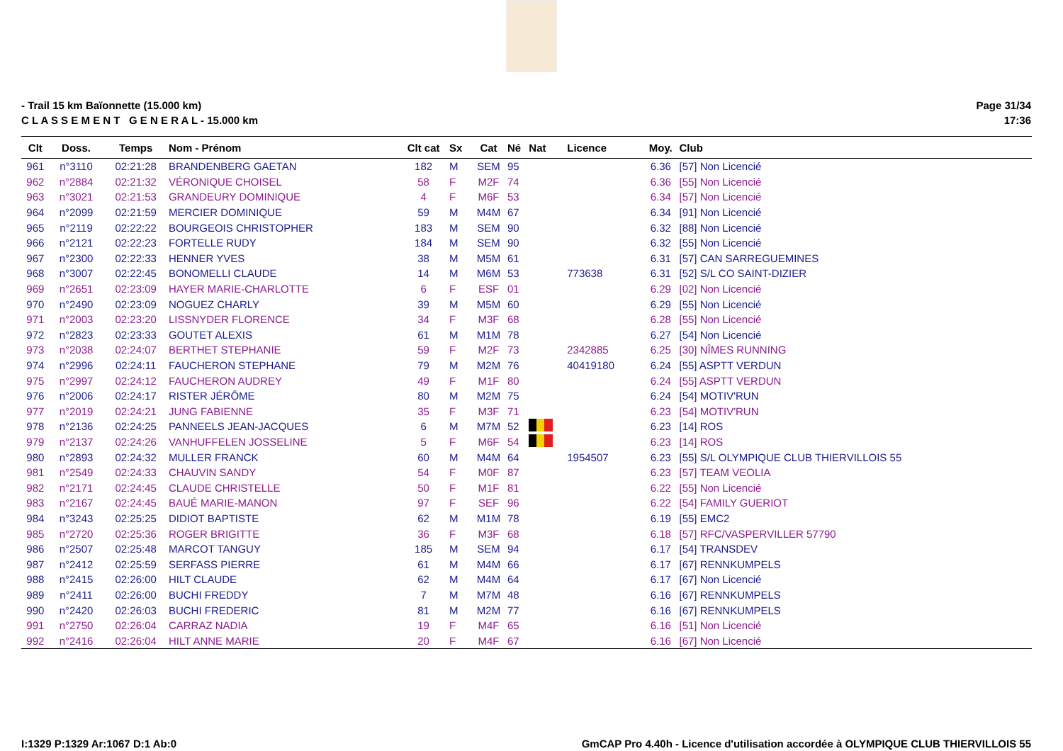- Trail 15 km Baïonnette (15.000 km)
C L A S S E M E N T G E N E R A L - 15.000 km
Page 31/34
17:36
| Clt | Doss. | Temps | Nom - Prénom | Clt cat | Sx | Cat | Né | Nat | Licence | Moy. | Club |
| --- | --- | --- | --- | --- | --- | --- | --- | --- | --- | --- | --- |
| 961 | n°3110 | 02:21:28 | BRANDENBERG GAETAN | 182 | M | SEM | 95 | | | 6.36 | [57] Non Licencié |
| 962 | n°2884 | 02:21:32 | VÉRONIQUE CHOISEL | 58 | F | M2F | 74 | | | 6.36 | [55] Non Licencié |
| 963 | n°3021 | 02:21:53 | GRANDEURY DOMINIQUE | 4 | F | M6F | 53 | | | 6.34 | [57] Non Licencié |
| 964 | n°2099 | 02:21:59 | MERCIER DOMINIQUE | 59 | M | M4M | 67 | | | 6.34 | [91] Non Licencié |
| 965 | n°2119 | 02:22:22 | BOURGEOIS CHRISTOPHER | 183 | M | SEM | 90 | | | 6.32 | [88] Non Licencié |
| 966 | n°2121 | 02:22:23 | FORTELLE RUDY | 184 | M | SEM | 90 | | | 6.32 | [55] Non Licencié |
| 967 | n°2300 | 02:22:33 | HENNER YVES | 38 | M | M5M | 61 | | | 6.31 | [57] CAN SARREGUEMINES |
| 968 | n°3007 | 02:22:45 | BONOMELLI CLAUDE | 14 | M | M6M | 53 | | 773638 | 6.31 | [52] S/L CO SAINT-DIZIER |
| 969 | n°2651 | 02:23:09 | HAYER MARIE-CHARLOTTE | 6 | F | ESF | 01 | | | 6.29 | [02] Non Licencié |
| 970 | n°2490 | 02:23:09 | NOGUEZ CHARLY | 39 | M | M5M | 60 | | | 6.29 | [55] Non Licencié |
| 971 | n°2003 | 02:23:20 | LISSNYDER FLORENCE | 34 | F | M3F | 68 | | | 6.28 | [55] Non Licencié |
| 972 | n°2823 | 02:23:33 | GOUTET ALEXIS | 61 | M | M1M | 78 | | | 6.27 | [54] Non Licencié |
| 973 | n°2038 | 02:24:07 | BERTHET STEPHANIE | 59 | F | M2F | 73 | | 2342885 | 6.25 | [30] NÎMES RUNNING |
| 974 | n°2996 | 02:24:11 | FAUCHERON STEPHANE | 79 | M | M2M | 76 | | 40419180 | 6.24 | [55] ASPTT VERDUN |
| 975 | n°2997 | 02:24:12 | FAUCHERON AUDREY | 49 | F | M1F | 80 | | | 6.24 | [55] ASPTT VERDUN |
| 976 | n°2006 | 02:24:17 | RISTER JÉRÔME | 80 | M | M2M | 75 | | | 6.24 | [54] MOTIV'RUN |
| 977 | n°2019 | 02:24:21 | JUNG FABIENNE | 35 | F | M3F | 71 | | | 6.23 | [54] MOTIV'RUN |
| 978 | n°2136 | 02:24:25 | PANNEELS JEAN-JACQUES | 6 | M | M7M | 52 | | | 6.23 | [14] ROS |
| 979 | n°2137 | 02:24:26 | VANHUFFELEN JOSSELINE | 5 | F | M6F | 54 | | | 6.23 | [14] ROS |
| 980 | n°2893 | 02:24:32 | MULLER FRANCK | 60 | M | M4M | 64 | | 1954507 | 6.23 | [55] S/L OLYMPIQUE CLUB THIERVILLOIS 55 |
| 981 | n°2549 | 02:24:33 | CHAUVIN SANDY | 54 | F | M0F | 87 | | | 6.23 | [57] TEAM VEOLIA |
| 982 | n°2171 | 02:24:45 | CLAUDE CHRISTELLE | 50 | F | M1F | 81 | | | 6.22 | [55] Non Licencié |
| 983 | n°2167 | 02:24:45 | BAUÉ MARIE-MANON | 97 | F | SEF | 96 | | | 6.22 | [54] FAMILY GUERIOT |
| 984 | n°3243 | 02:25:25 | DIDIOT BAPTISTE | 62 | M | M1M | 78 | | | 6.19 | [55] EMC2 |
| 985 | n°2720 | 02:25:36 | ROGER BRIGITTE | 36 | F | M3F | 68 | | | 6.18 | [57] RFC/VASPERVILLER 57790 |
| 986 | n°2507 | 02:25:48 | MARCOT TANGUY | 185 | M | SEM | 94 | | | 6.17 | [54] TRANSDEV |
| 987 | n°2412 | 02:25:59 | SERFASS PIERRE | 61 | M | M4M | 66 | | | 6.17 | [67] RENNKUMPELS |
| 988 | n°2415 | 02:26:00 | HILT CLAUDE | 62 | M | M4M | 64 | | | 6.17 | [67] Non Licencié |
| 989 | n°2411 | 02:26:00 | BUCHI FREDDY | 7 | M | M7M | 48 | | | 6.16 | [67] RENNKUMPELS |
| 990 | n°2420 | 02:26:03 | BUCHI FREDERIC | 81 | M | M2M | 77 | | | 6.16 | [67] RENNKUMPELS |
| 991 | n°2750 | 02:26:04 | CARRAZ NADIA | 19 | F | M4F | 65 | | | 6.16 | [51] Non Licencié |
| 992 | n°2416 | 02:26:04 | HILT ANNE MARIE | 20 | F | M4F | 67 | | | 6.16 | [67] Non Licencié |
I:1329 P:1329 Ar:1067 D:1 Ab:0 GmCAP Pro 4.40h - Licence d'utilisation accordée à OLYMPIQUE CLUB THIERVILLOIS 55